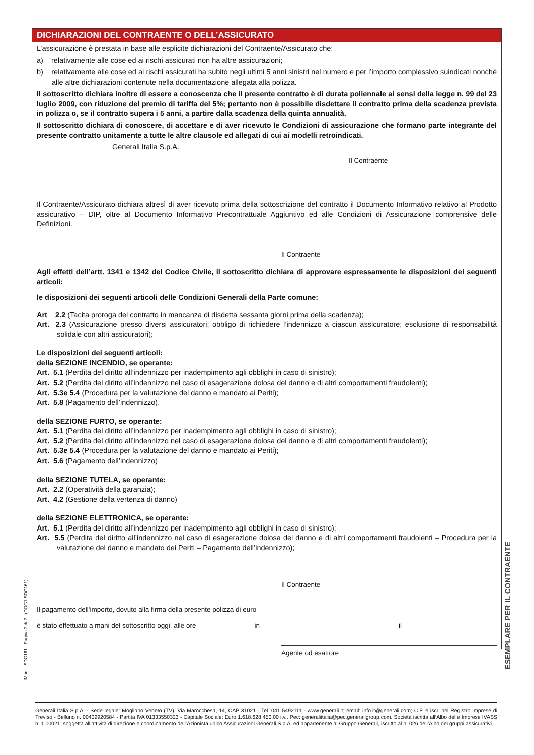DICHIARAZIONI DEL CONTRAENTE O DELL’ASSICURATO
L’assicurazione è prestata in base alle esplicite dichiarazioni del Contraente/Assicurato che:
a) relativamente alle cose ed ai rischi assicurati non ha altre assicurazioni;
b) relativamente alle cose ed ai rischi assicurati ha subito negli ultimi 5 anni sinistri nel numero e per l’importo complessivo suindicati nonché alle altre dichiarazioni contenute nella documentazione allegata alla polizza.
Il sottoscritto dichiara inoltre di essere a conoscenza che il presente contratto è di durata poliennale ai sensi della legge n. 99 del 23 luglio 2009, con riduzione del premio di tariffa del 5%; pertanto non è possibile disdettare il contratto prima della scadenza prevista in polizza o, se il contratto supera i 5 anni, a partire dalla scadenza della quinta annualità.
Il sottoscritto dichiara di conoscere, di accettare e di aver ricevuto le Condizioni di assicurazione che formano parte integrante del presente contratto unitamente a tutte le altre clausole ed allegati di cui ai modelli retroindicati.
Generali Italia S.p.A.
Il Contraente
Il Contraente/Assicurato dichiara altresì di aver ricevuto prima della sottoscrizione del contratto il Documento Informativo relativo al Prodotto assicurativo – DIP, oltre al Documento Informativo Precontrattuale Aggiuntivo ed alle Condizioni di Assicurazione comprensive delle Definizioni.
Il Contraente
Agli effetti dell’artt. 1341 e 1342 del Codice Civile, il sottoscritto dichiara di approvare espressamente le disposizioni dei seguenti articoli:
le disposizioni dei seguenti articoli delle Condizioni Generali della Parte comune:
Art 2.2 (Tacita proroga del contratto in mancanza di disdetta sessanta giorni prima della scadenza);
Art. 2.3 (Assicurazione presso diversi assicuratori; obbligo di richiedere l’indennizzo a ciascun assicuratore; esclusione di responsabilità solidale con altri assicuratori);
Le disposizioni dei seguenti articoli:
della SEZIONE INCENDIO, se operante:
Art. 5.1 (Perdita del diritto all’indennizzo per inadempimento agli obblighi in caso di sinistro);
Art. 5.2 (Perdita del diritto all’indennizzo nel caso di esagerazione dolosa del danno e di altri comportamenti fraudolenti);
Art. 5.3e 5.4 (Procedura per la valutazione del danno e mandato ai Periti);
Art. 5.8 (Pagamento dell’indennizzo).
della SEZIONE FURTO, se operante:
Art. 5.1 (Perdita del diritto all’indennizzo per inadempimento agli obblighi in caso di sinistro);
Art. 5.2 (Perdita del diritto all’indennizzo nel caso di esagerazione dolosa del danno e di altri comportamenti fraudolenti);
Art. 5.3e 5.4 (Procedura per la valutazione del danno e mandato ai Periti);
Art. 5.6 (Pagamento dell’indennizzo)
della SEZIONE TUTELA, se operante:
Art. 2.2 (Operatività della garanzia);
Art. 4.2 (Gestione della vertenza di danno)
della SEZIONE ELETTRONICA, se operante:
Art. 5.1 (Perdita del diritto all’indennizzo per inadempimento agli obblighi in caso di sinistro);
Art. 5.5 (Perdita del diritto all’indennizzo nel caso di esagerazione dolosa del danno e di altri comportamenti fraudolenti – Procedura per la valutazione del danno e mandato dei Periti – Pagamento dell’indennizzo);
Il Contraente
Il pagamento dell'importo, dovuto alla firma della presente polizza di euro
è stato effettuato a mani del sottoscritto oggi, alle ore in il
Agente od esattore
Mod. . SDG161 - Pagina 2 di 2 - (DOC1 SDG161)
ESEMPLARE PER IL CONTRAENTE
Generali Italia S.p.A. - Sede legale: Mogliano Veneto (TV), Via Marocchesa, 14, CAP 31021 - Tel. 041 5492111 - www.generali.it; email: info.it@generali.com; C.F. e iscr. nel Registro Imprese di Treviso - Belluno n. 00409920584 - Partita IVA 01333550323 - Capitale Sociale: Euro 1.618.628.450,00 i.v.. Pec: generaliitalia@pec.generaligroup.com. Società iscritta all’Albo delle Imprese IVASS n. 1.00021, soggetta all’attività di direzione e coordinamento dell’Azionista unico Assicurazioni Generali S.p.A. ed appartenente al Gruppo Generali, iscritto al n. 026 dell’Albo dei gruppi assicurativi.